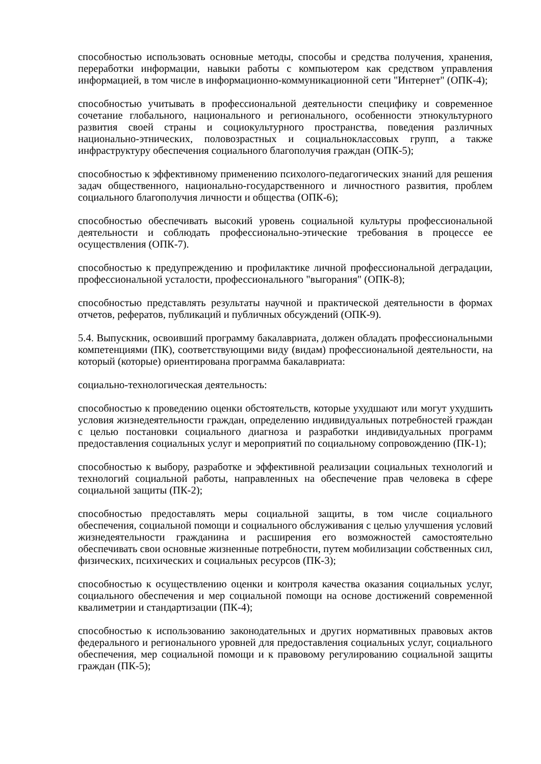способностью использовать основные методы, способы и средства получения, хранения, переработки информации, навыки работы с компьютером как средством управления информацией, в том числе в информационно-коммуникационной сети "Интернет" (ОПК-4);
способностью учитывать в профессиональной деятельности специфику и современное сочетание глобального, национального и регионального, особенности этнокультурного развития своей страны и социокультурного пространства, поведения различных национально-этнических, половозрастных и социальноклассовых групп, а также инфраструктуру обеспечения социального благополучия граждан (ОПК-5);
способностью к эффективному применению психолого-педагогических знаний для решения задач общественного, национально-государственного и личностного развития, проблем социального благополучия личности и общества (ОПК-6);
способностью обеспечивать высокий уровень социальной культуры профессиональной деятельности и соблюдать профессионально-этические требования в процессе ее осуществления (ОПК-7).
способностью к предупреждению и профилактике личной профессиональной деградации, профессиональной усталости, профессионального "выгорания" (ОПК-8);
способностью представлять результаты научной и практической деятельности в формах отчетов, рефератов, публикаций и публичных обсуждений (ОПК-9).
5.4. Выпускник, освоивший программу бакалавриата, должен обладать профессиональными компетенциями (ПК), соответствующими виду (видам) профессиональной деятельности, на который (которые) ориентирована программа бакалавриата:
социально-технологическая деятельность:
способностью к проведению оценки обстоятельств, которые ухудшают или могут ухудшить условия жизнедеятельности граждан, определению индивидуальных потребностей граждан с целью постановки социального диагноза и разработки индивидуальных программ предоставления социальных услуг и мероприятий по социальному сопровождению (ПК-1);
способностью к выбору, разработке и эффективной реализации социальных технологий и технологий социальной работы, направленных на обеспечение прав человека в сфере социальной защиты (ПК-2);
способностью предоставлять меры социальной защиты, в том числе социального обеспечения, социальной помощи и социального обслуживания с целью улучшения условий жизнедеятельности гражданина и расширения его возможностей самостоятельно обеспечивать свои основные жизненные потребности, путем мобилизации собственных сил, физических, психических и социальных ресурсов (ПК-3);
способностью к осуществлению оценки и контроля качества оказания социальных услуг, социального обеспечения и мер социальной помощи на основе достижений современной квалиметрии и стандартизации (ПК-4);
способностью к использованию законодательных и других нормативных правовых актов федерального и регионального уровней для предоставления социальных услуг, социального обеспечения, мер социальной помощи и к правовому регулированию социальной защиты граждан (ПК-5);